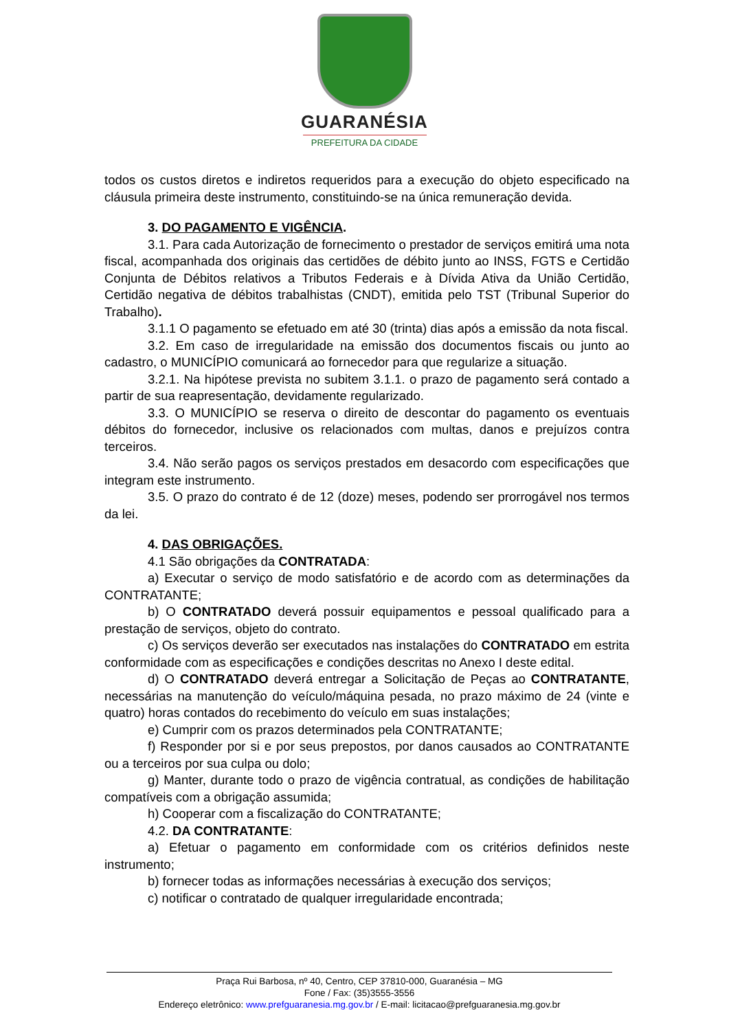GUARANÉSIA
PREFEITURA DA CIDADE
todos os custos diretos e indiretos requeridos para a execução do objeto especificado na cláusula primeira deste instrumento, constituindo-se na única remuneração devida.
3. DO PAGAMENTO E VIGÊNCIA.
3.1. Para cada Autorização de fornecimento o prestador de serviços emitirá uma nota fiscal, acompanhada dos originais das certidões de débito junto ao INSS, FGTS e Certidão Conjunta de Débitos relativos a Tributos Federais e à Dívida Ativa da União Certidão, Certidão negativa de débitos trabalhistas (CNDT), emitida pelo TST (Tribunal Superior do Trabalho).
3.1.1 O pagamento se efetuado em até 30 (trinta) dias após a emissão da nota fiscal.
3.2. Em caso de irregularidade na emissão dos documentos fiscais ou junto ao cadastro, o MUNICÍPIO comunicará ao fornecedor para que regularize a situação.
3.2.1. Na hipótese prevista no subitem 3.1.1. o prazo de pagamento será contado a partir de sua reapresentação, devidamente regularizado.
3.3. O MUNICÍPIO se reserva o direito de descontar do pagamento os eventuais débitos do fornecedor, inclusive os relacionados com multas, danos e prejuízos contra terceiros.
3.4. Não serão pagos os serviços prestados em desacordo com especificações que integram este instrumento.
3.5. O prazo do contrato é de 12 (doze) meses, podendo ser prorrogável nos termos da lei.
4. DAS OBRIGAÇÕES.
4.1 São obrigações da CONTRATADA:
a) Executar o serviço de modo satisfatório e de acordo com as determinações da CONTRATANTE;
b) O CONTRATADO deverá possuir equipamentos e pessoal qualificado para a prestação de serviços, objeto do contrato.
c) Os serviços deverão ser executados nas instalações do CONTRATADO em estrita conformidade com as especificações e condições descritas no Anexo I deste edital.
d) O CONTRATADO deverá entregar a Solicitação de Peças ao CONTRATANTE, necessárias na manutenção do veículo/máquina pesada, no prazo máximo de 24 (vinte e quatro) horas contados do recebimento do veículo em suas instalações;
e) Cumprir com os prazos determinados pela CONTRATANTE;
f) Responder por si e por seus prepostos, por danos causados ao CONTRATANTE ou a terceiros por sua culpa ou dolo;
g) Manter, durante todo o prazo de vigência contratual, as condições de habilitação compatíveis com a obrigação assumida;
h) Cooperar com a fiscalização do CONTRATANTE;
4.2. DA CONTRATANTE:
a) Efetuar o pagamento em conformidade com os critérios definidos neste instrumento;
b) fornecer todas as informações necessárias à execução dos serviços;
c) notificar o contratado de qualquer irregularidade encontrada;
Praça Rui Barbosa, nº 40, Centro, CEP 37810-000, Guaranésia – MG
Fone / Fax: (35)3555-3556
Endereço eletrônico: www.prefguaranesia.mg.gov.br / E-mail: licitacao@prefguaranesia.mg.gov.br